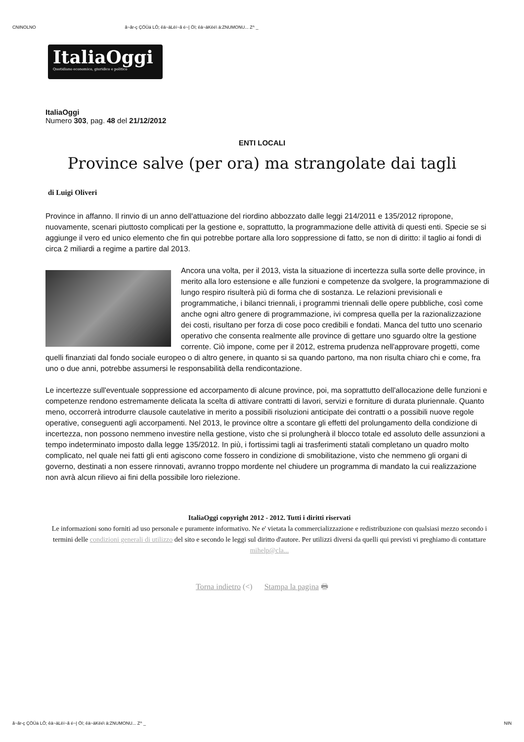CNINOLNO ã~ãr-ç ÇÖÜá LÔ; êä~äLëí~ã é~| Öï; êä~äKëé\ ä:ZNUMONU... Z^ _
ItaliaOggi
Quotidiano economico, giuridico e politico
ItaliaOggi
Numero 303, pag. 48 del 21/12/2012
ENTI LOCALI
Province salve (per ora) ma strangolate dai tagli
di Luigi Oliveri
Province in affanno. Il rinvio di un anno dell'attuazione del riordino abbozzato dalle leggi 214/2011 e 135/2012 ripropone, nuovamente, scenari piuttosto complicati per la gestione e, soprattutto, la programmazione delle attività di questi enti. Specie se si aggiunge il vero ed unico elemento che fin qui potrebbe portare alla loro soppressione di fatto, se non di diritto: il taglio ai fondi di circa 2 miliardi a regime a partire dal 2013.
Ancora una volta, per il 2013, vista la situazione di incertezza sulla sorte delle province, in merito alla loro estensione e alle funzioni e competenze da svolgere, la programmazione di lungo respiro risulterà più di forma che di sostanza. Le relazioni previsionali e programmatiche, i bilanci triennali, i programmi triennali delle opere pubbliche, così come anche ogni altro genere di programmazione, ivi compresa quella per la razionalizzazione dei costi, risultano per forza di cose poco credibili e fondati. Manca del tutto uno scenario operativo che consenta realmente alle province di gettare uno sguardo oltre la gestione corrente. Ciò impone, come per il 2012, estrema prudenza nell'approvare progetti, come quelli finanziati dal fondo sociale europeo o di altro genere, in quanto si sa quando partono, ma non risulta chiaro chi e come, fra uno o due anni, potrebbe assumersi le responsabilità della rendicontazione.
Le incertezze sull'eventuale soppressione ed accorpamento di alcune province, poi, ma soprattutto dell'allocazione delle funzioni e competenze rendono estremamente delicata la scelta di attivare contratti di lavori, servizi e forniture di durata pluriennale. Quanto meno, occorrerà introdurre clausole cautelative in merito a possibili risoluzioni anticipate dei contratti o a possibili nuove regole operative, conseguenti agli accorpamenti. Nel 2013, le province oltre a scontare gli effetti del prolungamento della condizione di incertezza, non possono nemmeno investire nella gestione, visto che si prolungherà il blocco totale ed assoluto delle assunzioni a tempo indeterminato imposto dalla legge 135/2012. In più, i fortissimi tagli ai trasferimenti statali completano un quadro molto complicato, nel quale nei fatti gli enti agiscono come fossero in condizione di smobilitazione, visto che nemmeno gli organi di governo, destinati a non essere rinnovati, avranno troppo mordente nel chiudere un programma di mandato la cui realizzazione non avrà alcun rilievo ai fini della possibile loro rielezione.
ItaliaOggi copyright 2012 - 2012. Tutti i diritti riservati
Le informazioni sono forniti ad uso personale e puramente informativo. Ne e' vietata la commercializzazione e redistribuzione con qualsiasi mezzo secondo i termini delle condizioni generali di utilizzo del sito e secondo le leggi sul diritto d'autore. Per utilizzi diversi da quelli qui previsti vi preghiamo di contattare mihelp@cla...
Torna indietro (<) Stampa la pagina 🖶
ã~ãr-ç ÇÖÜá LÔ; êä~äLëí~ã é~| Öï; êä~äKëé\ ä:ZNUMONU... Z^ _ NIN